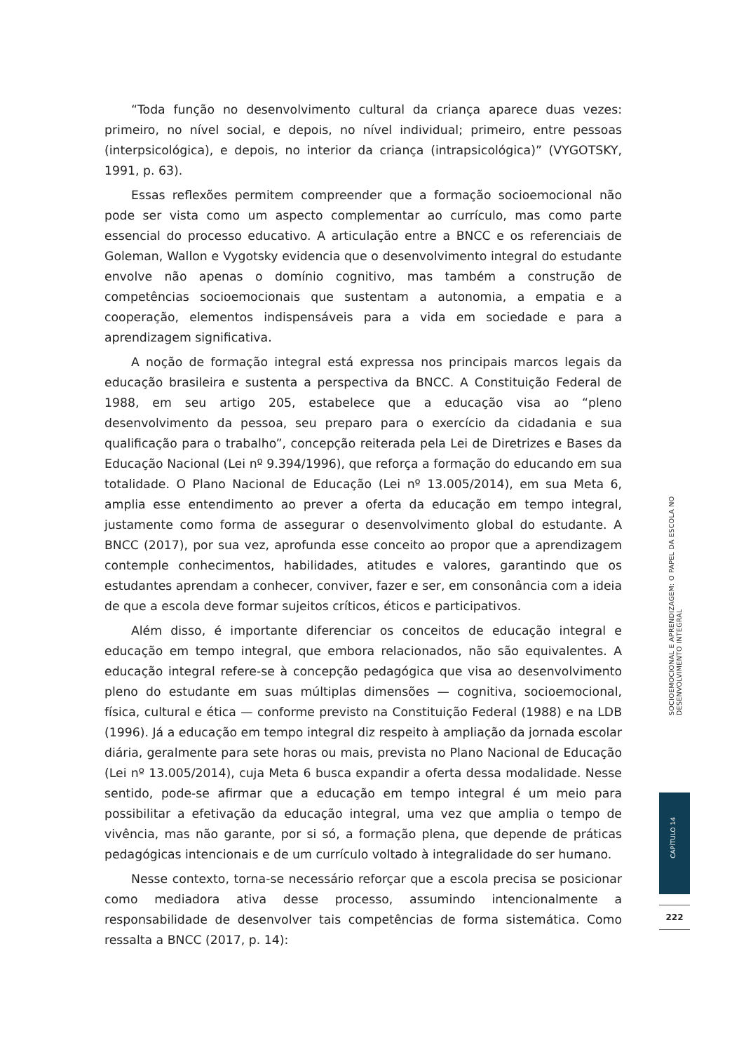“Toda função no desenvolvimento cultural da criança aparece duas vezes: primeiro, no nível social, e depois, no nível individual; primeiro, entre pessoas (interpsicológica), e depois, no interior da criança (intrapsicológica)” (VYGOTSKY, 1991, p. 63).
Essas reflexões permitem compreender que a formação socioemocional não pode ser vista como um aspecto complementar ao currículo, mas como parte essencial do processo educativo. A articulação entre a BNCC e os referenciais de Goleman, Wallon e Vygotsky evidencia que o desenvolvimento integral do estudante envolve não apenas o domínio cognitivo, mas também a construção de competências socioemocionais que sustentam a autonomia, a empatia e a cooperação, elementos indispensáveis para a vida em sociedade e para a aprendizagem significativa.
A noção de formação integral está expressa nos principais marcos legais da educação brasileira e sustenta a perspectiva da BNCC. A Constituição Federal de 1988, em seu artigo 205, estabelece que a educação visa ao “pleno desenvolvimento da pessoa, seu preparo para o exercício da cidadania e sua qualificação para o trabalho”, concepção reiterada pela Lei de Diretrizes e Bases da Educação Nacional (Lei nº 9.394/1996), que reforça a formação do educando em sua totalidade. O Plano Nacional de Educação (Lei nº 13.005/2014), em sua Meta 6, amplia esse entendimento ao prever a oferta da educação em tempo integral, justamente como forma de assegurar o desenvolvimento global do estudante. A BNCC (2017), por sua vez, aprofunda esse conceito ao propor que a aprendizagem contemple conhecimentos, habilidades, atitudes e valores, garantindo que os estudantes aprendam a conhecer, conviver, fazer e ser, em consonância com a ideia de que a escola deve formar sujeitos críticos, éticos e participativos.
Além disso, é importante diferenciar os conceitos de educação integral e educação em tempo integral, que embora relacionados, não são equivalentes. A educação integral refere-se à concepção pedagógica que visa ao desenvolvimento pleno do estudante em suas múltiplas dimensões — cognitiva, socioemocional, física, cultural e ética — conforme previsto na Constituição Federal (1988) e na LDB (1996). Já a educação em tempo integral diz respeito à ampliação da jornada escolar diária, geralmente para sete horas ou mais, prevista no Plano Nacional de Educação (Lei nº 13.005/2014), cuja Meta 6 busca expandir a oferta dessa modalidade. Nesse sentido, pode-se afirmar que a educação em tempo integral é um meio para possibilitar a efetivação da educação integral, uma vez que amplia o tempo de vivência, mas não garante, por si só, a formação plena, que depende de práticas pedagógicas intencionais e de um currículo voltado à integralidade do ser humano.
Nesse contexto, torna-se necessário reforçar que a escola precisa se posicionar como mediadora ativa desse processo, assumindo intencionalmente a responsabilidade de desenvolver tais competências de forma sistemática. Como ressalta a BNCC (2017, p. 14):
SOCIOEMOCIONAL E APRENDIZAGEM: O PAPEL DA ESCOLA NO DESENVOLVIMENTO INTEGRAL
CAPÍTULO 14
222